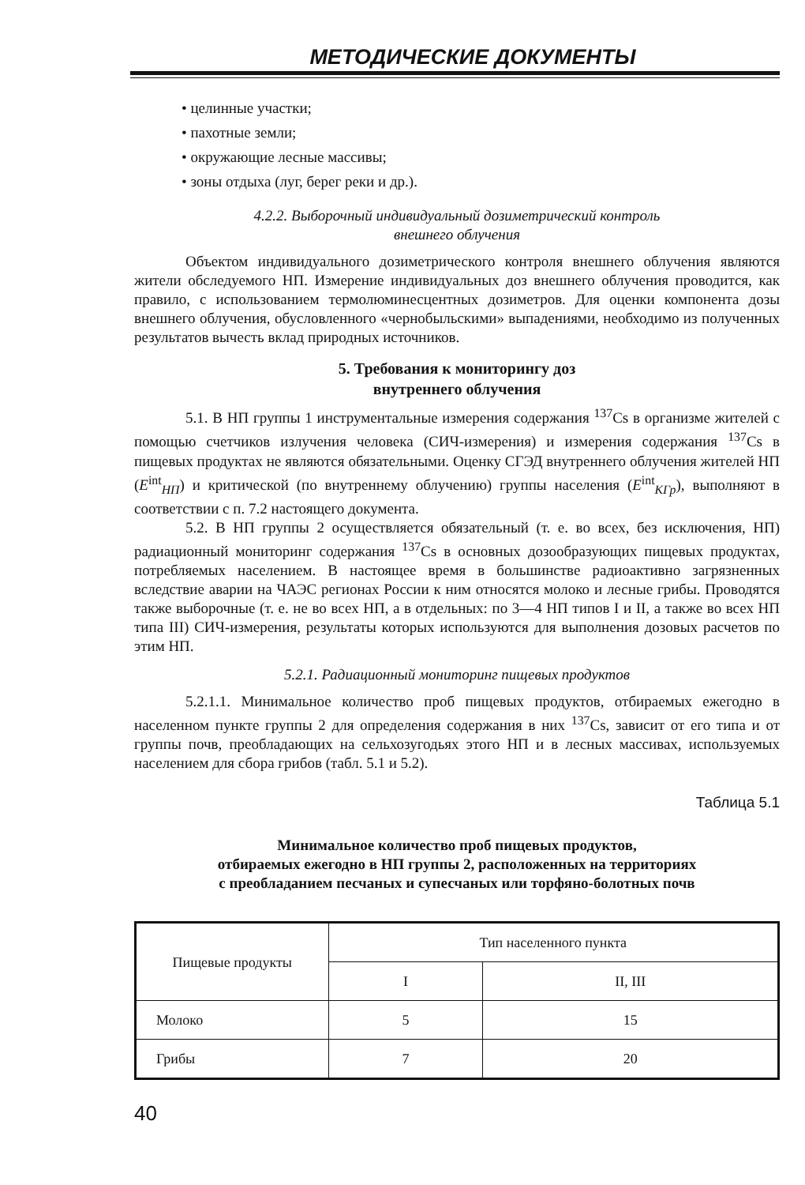МЕТОДИЧЕСКИЕ ДОКУМЕНТЫ
• целинные участки;
• пахотные земли;
• окружающие лесные массивы;
• зоны отдыха (луг, берег реки и др.).
4.2.2. Выборочный индивидуальный дозиметрический контроль
внешнего облучения
Объектом индивидуального дозиметрического контроля внешнего облучения являются жители обследуемого НП. Измерение индивидуальных доз внешнего облучения проводится, как правило, с использованием термолюминесцентных дозиметров. Для оценки компонента дозы внешнего облучения, обусловленного «чернобыльскими» выпадениями, необходимо из полученных результатов вычесть вклад природных источников.
5. Требования к мониторингу доз
внутреннего облучения
5.1. В НП группы 1 инструментальные измерения содержания <sup>137</sup>Cs в организме жителей с помощью счетчиков излучения человека (СИЧ-измерения) и измерения содержания <sup>137</sup>Cs в пищевых продуктах не являются обязательными. Оценку СГЭД внутреннего облучения жителей НП (E<sup>int</sup><sub>НП</sub>) и критической (по внутреннему облучению) группы населения (E<sup>int</sup><sub>КГр</sub>), выполняют в соответствии с п. 7.2 настоящего документа.
5.2. В НП группы 2 осуществляется обязательный (т. е. во всех, без исключения, НП) радиационный мониторинг содержания <sup>137</sup>Cs в основных дозообразующих пищевых продуктах, потребляемых населением. В настоящее время в большинстве радиоактивно загрязненных вследствие аварии на ЧАЭС регионах России к ним относятся молоко и лесные грибы. Проводятся также выборочные (т. е. не во всех НП, а в отдельных: по 3—4 НП типов I и II, а также во всех НП типа III) СИЧ-измерения, результаты которых используются для выполнения дозовых расчетов по этим НП.
5.2.1. Радиационный мониторинг пищевых продуктов
5.2.1.1. Минимальное количество проб пищевых продуктов, отбираемых ежегодно в населенном пункте группы 2 для определения содержания в них <sup>137</sup>Cs, зависит от его типа и от группы почв, преобладающих на сельхозугодьях этого НП и в лесных массивах, используемых населением для сбора грибов (табл. 5.1 и 5.2).
Таблица 5.1
Минимальное количество проб пищевых продуктов,
отбираемых ежегодно в НП группы 2, расположенных на территориях
с преобладанием песчаных и супесчаных или торфяно-болотных почв
| Пищевые продукты | Тип населенного пункта | |
| --- | --- | --- |
| | I | II, III |
| Молоко | 5 | 15 |
| Грибы | 7 | 20 |
40